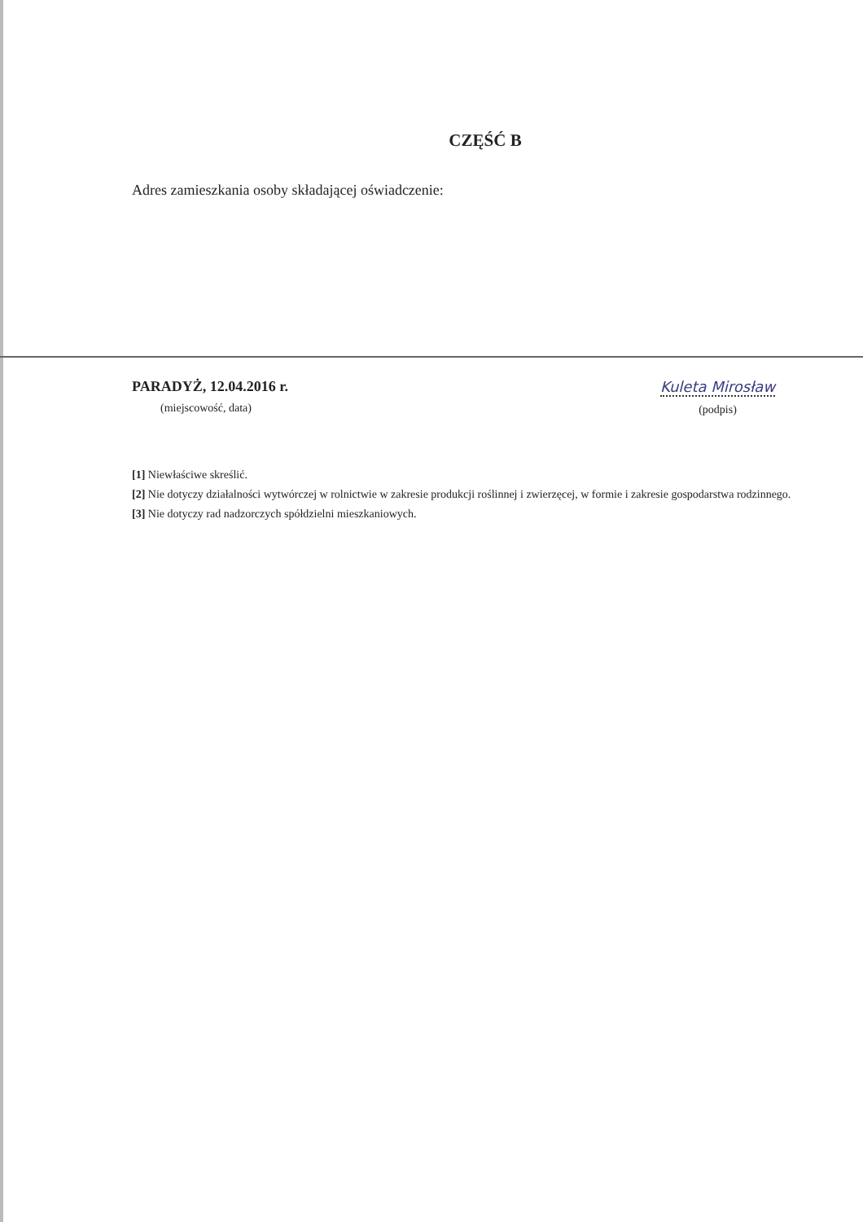CZĘŚĆ B
Adres zamieszkania osoby składającej oświadczenie:
PARADYŻ, 12.04.2016 r.
(miejscowość, data)
Kuleta Mirosław
(podpis)
[1] Niewłaściwe skreślić.
[2] Nie dotyczy działalności wytwórczej w rolnictwie w zakresie produkcji roślinnej i zwierzęcej, w formie i zakresie gospodarstwa rodzinnego.
[3] Nie dotyczy rad nadzorczych spółdzielni mieszkaniowych.